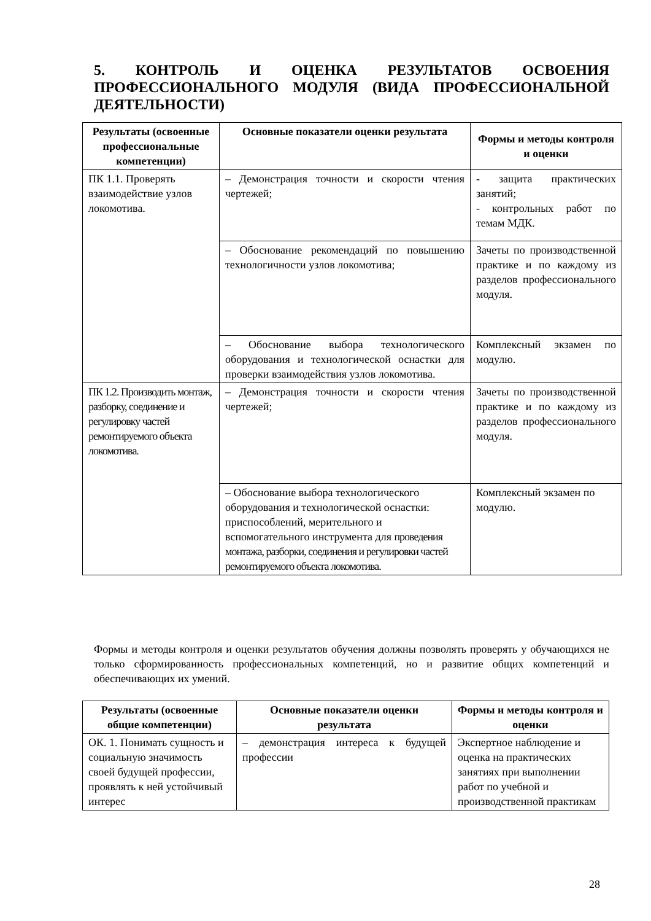5. КОНТРОЛЬ И ОЦЕНКА РЕЗУЛЬТАТОВ ОСВОЕНИЯ ПРОФЕССИОНАЛЬНОГО МОДУЛЯ (ВИДА ПРОФЕССИОНАЛЬНОЙ ДЕЯТЕЛЬНОСТИ)
| Результаты (освоенные профессиональные компетенции) | Основные показатели оценки результата | Формы и методы контроля и оценки |
| --- | --- | --- |
| ПК 1.1. Проверять взаимодействие узлов локомотива. | – Демонстрация точности и скорости чтения чертежей; | - защита практических занятий; - контрольных работ по темам МДК. |
| | – Обоснование рекомендаций по повышению технологичности узлов локомотива; | Зачеты по производственной практике и по каждому из разделов профессионального модуля. |
| | – Обоснование выбора технологического оборудования и технологической оснастки для проверки взаимодействия узлов локомотива. | Комплексный экзамен по модулю. |
| ПК 1.2. Производить монтаж, разборку, соединение и регулировку частей ремонтируемого объекта локомотива. | – Демонстрация точности и скорости чтения чертежей; | Зачеты по производственной практике и по каждому из разделов профессионального модуля. |
| | – Обоснование выбора технологического оборудования и технологической оснастки: приспособлений, мерительного и вспомогательного инструмента для проведения монтажа, разборки, соединения и регулировки частей ремонтируемого объекта локомотива. | Комплексный экзамен по модулю. |
Формы и методы контроля и оценки результатов обучения должны позволять проверять у обучающихся не только сформированность профессиональных компетенций, но и развитие общих компетенций и обеспечивающих их умений.
| Результаты (освоенные общие компетенции) | Основные показатели оценки результата | Формы и методы контроля и оценки |
| --- | --- | --- |
| ОК. 1. Понимать сущность и социальную значимость своей будущей профессии, проявлять к ней устойчивый интерес | – демонстрация интереса к будущей профессии | Экспертное наблюдение и оценка на практических занятиях при выполнении работ по учебной и производственной практикам |
28